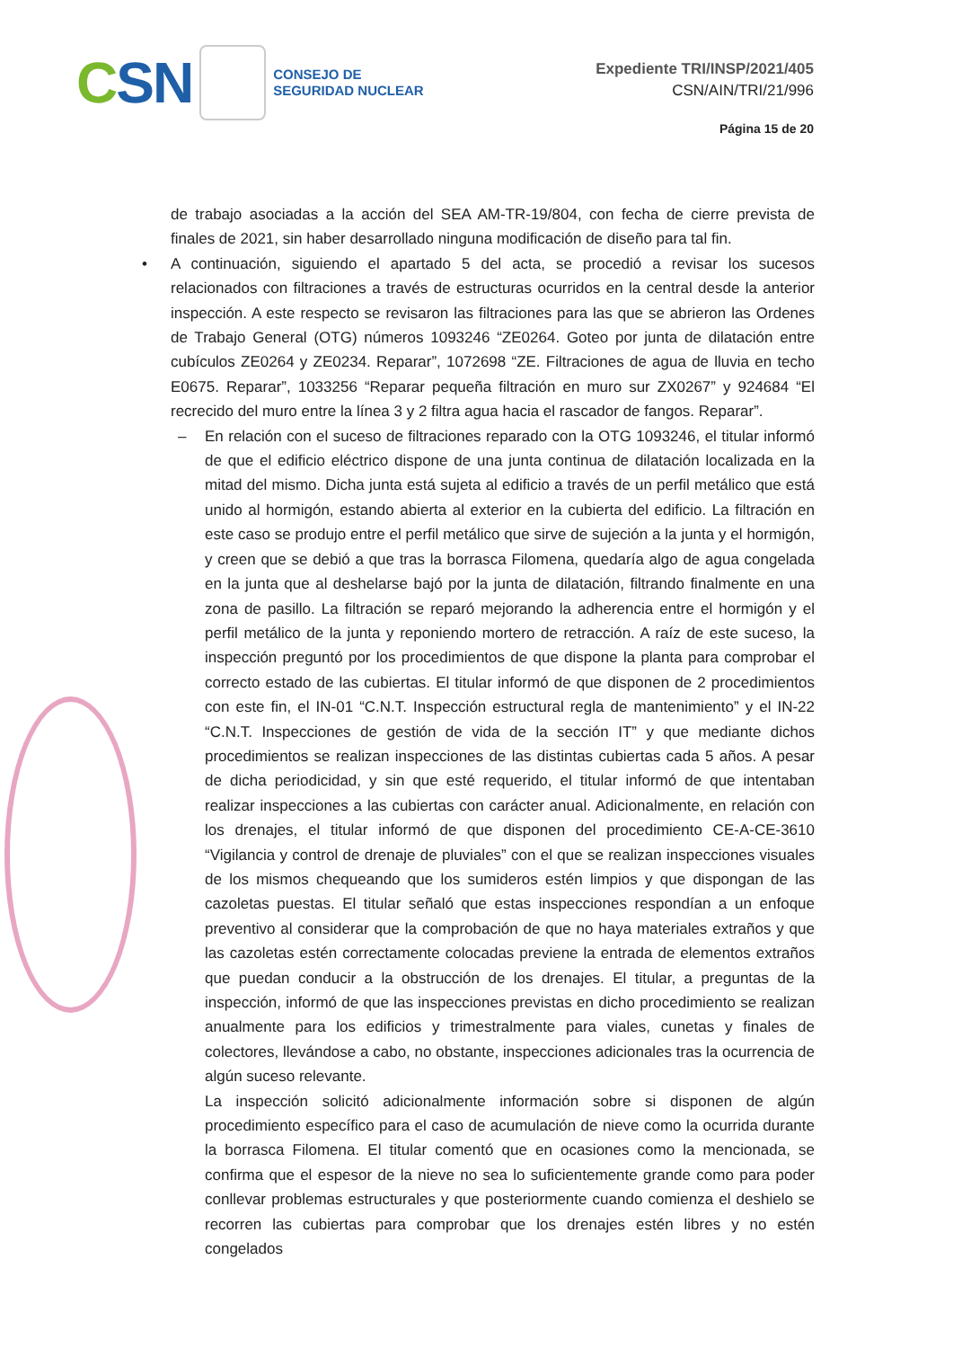CSN
CONSEJO DE
SEGURIDAD NUCLEAR
Expediente TRI/INSP/2021/405
CSN/AIN/TRI/21/996
Página 15 de 20
de trabajo asociadas a la acción del SEA AM-TR-19/804, con fecha de cierre prevista de finales de 2021, sin haber desarrollado ninguna modificación de diseño para tal fin.
• A continuación, siguiendo el apartado 5 del acta, se procedió a revisar los sucesos relacionados con filtraciones a través de estructuras ocurridos en la central desde la anterior inspección. A este respecto se revisaron las filtraciones para las que se abrieron las Ordenes de Trabajo General (OTG) números 1093246 “ZE0264. Goteo por junta de dilatación entre cubículos ZE0264 y ZE0234. Reparar”, 1072698 “ZE. Filtraciones de agua de lluvia en techo E0675. Reparar”, 1033256 “Reparar pequeña filtración en muro sur ZX0267” y 924684 “El recrecido del muro entre la línea 3 y 2 filtra agua hacia el rascador de fangos. Reparar”.
– En relación con el suceso de filtraciones reparado con la OTG 1093246, el titular informó de que el edificio eléctrico dispone de una junta continua de dilatación localizada en la mitad del mismo. Dicha junta está sujeta al edificio a través de un perfil metálico que está unido al hormigón, estando abierta al exterior en la cubierta del edificio. La filtración en este caso se produjo entre el perfil metálico que sirve de sujeción a la junta y el hormigón, y creen que se debió a que tras la borrasca Filomena, quedaría algo de agua congelada en la junta que al deshelarse bajó por la junta de dilatación, filtrando finalmente en una zona de pasillo. La filtración se reparó mejorando la adherencia entre el hormigón y el perfil metálico de la junta y reponiendo mortero de retracción. A raíz de este suceso, la inspección preguntó por los procedimientos de que dispone la planta para comprobar el correcto estado de las cubiertas. El titular informó de que disponen de 2 procedimientos con este fin, el IN-01 “C.N.T. Inspección estructural regla de mantenimiento” y el IN-22 “C.N.T. Inspecciones de gestión de vida de la sección IT” y que mediante dichos procedimientos se realizan inspecciones de las distintas cubiertas cada 5 años. A pesar de dicha periodicidad, y sin que esté requerido, el titular informó de que intentaban realizar inspecciones a las cubiertas con carácter anual. Adicionalmente, en relación con los drenajes, el titular informó de que disponen del procedimiento CE-A-CE-3610 “Vigilancia y control de drenaje de pluviales” con el que se realizan inspecciones visuales de los mismos chequeando que los sumideros estén limpios y que dispongan de las cazoletas puestas. El titular señaló que estas inspecciones respondían a un enfoque preventivo al considerar que la comprobación de que no haya materiales extraños y que las cazoletas estén correctamente colocadas previene la entrada de elementos extraños que puedan conducir a la obstrucción de los drenajes. El titular, a preguntas de la inspección, informó de que las inspecciones previstas en dicho procedimiento se realizan anualmente para los edificios y trimestralmente para viales, cunetas y finales de colectores, llevándose a cabo, no obstante, inspecciones adicionales tras la ocurrencia de algún suceso relevante.
La inspección solicitó adicionalmente información sobre si disponen de algún procedimiento específico para el caso de acumulación de nieve como la ocurrida durante la borrasca Filomena. El titular comentó que en ocasiones como la mencionada, se confirma que el espesor de la nieve no sea lo suficientemente grande como para poder conllevar problemas estructurales y que posteriormente cuando comienza el deshielo se recorren las cubiertas para comprobar que los drenajes estén libres y no estén congelados